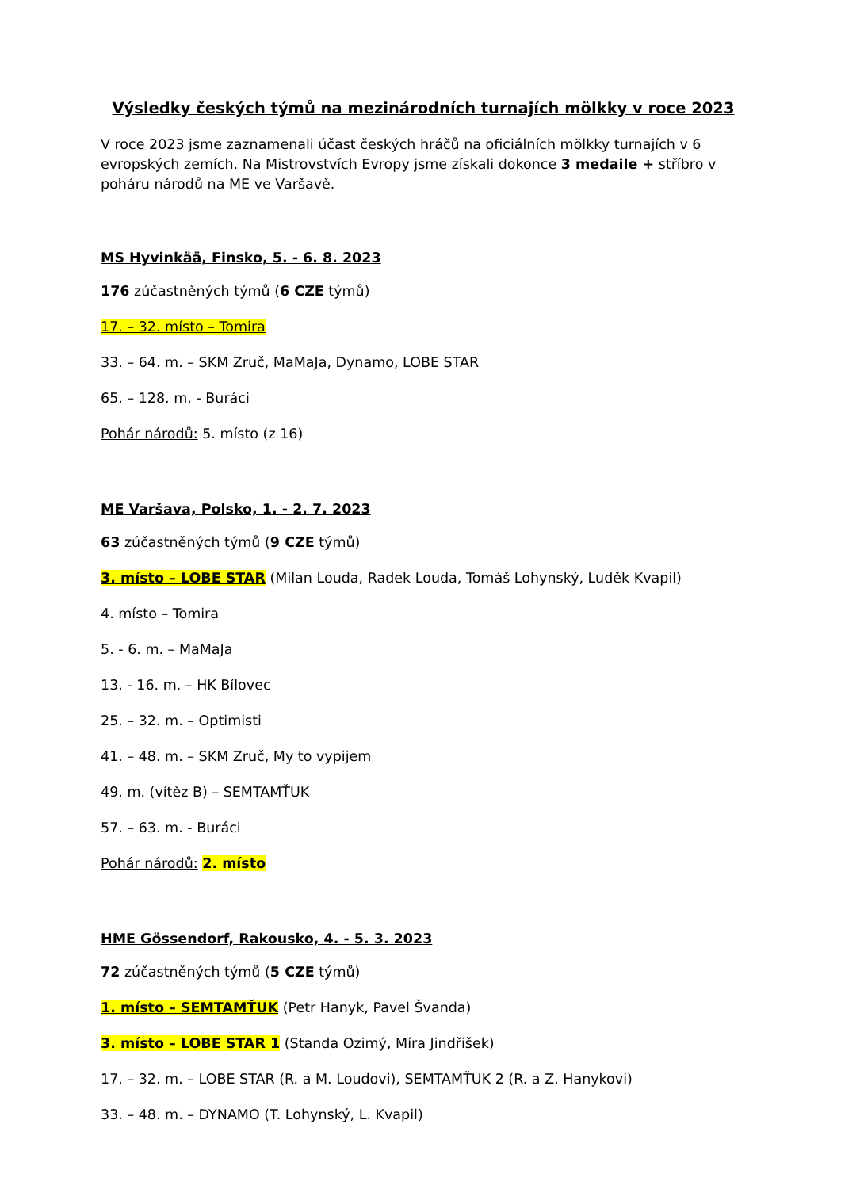Výsledky českých týmů na mezinárodních turnajích mölkky v roce 2023
V roce 2023 jsme zaznamenali účast českých hráčů na oficiálních mölkky turnajích v 6 evropských zemích. Na Mistrovstvích Evropy jsme získali dokonce 3 medaile + stříbro v poháru národů na ME ve Varšavě.
MS Hyvinkää, Finsko, 5. - 6. 8. 2023
176 zúčastněných týmů (6 CZE týmů)
17. – 32. místo – Tomira
33. – 64. m. – SKM Zruč, MaMaJa, Dynamo, LOBE STAR
65. – 128. m. - Buráci
Pohár národů: 5. místo (z 16)
ME Varšava, Polsko, 1. - 2. 7. 2023
63 zúčastněných týmů (9 CZE týmů)
3. místo – LOBE STAR (Milan Louda, Radek Louda, Tomáš Lohynský, Luděk Kvapil)
4. místo – Tomira
5. - 6. m. – MaMaJa
13. - 16. m. – HK Bílovec
25. – 32. m. – Optimisti
41. – 48. m. – SKM Zruč, My to vypijem
49. m. (vítěz B) – SEMTAMŤUK
57. – 63. m. - Buráci
Pohár národů: 2. místo
HME Gössendorf, Rakousko, 4. - 5. 3. 2023
72 zúčastněných týmů (5 CZE týmů)
1. místo – SEMTAMŤUK (Petr Hanyk, Pavel Švanda)
3. místo – LOBE STAR 1 (Standa Ozimý, Míra Jindřišek)
17. – 32. m. – LOBE STAR (R. a M. Loudovi), SEMTAMŤUK 2 (R. a Z. Hanykovi)
33. – 48. m. – DYNAMO (T. Lohynský, L. Kvapil)